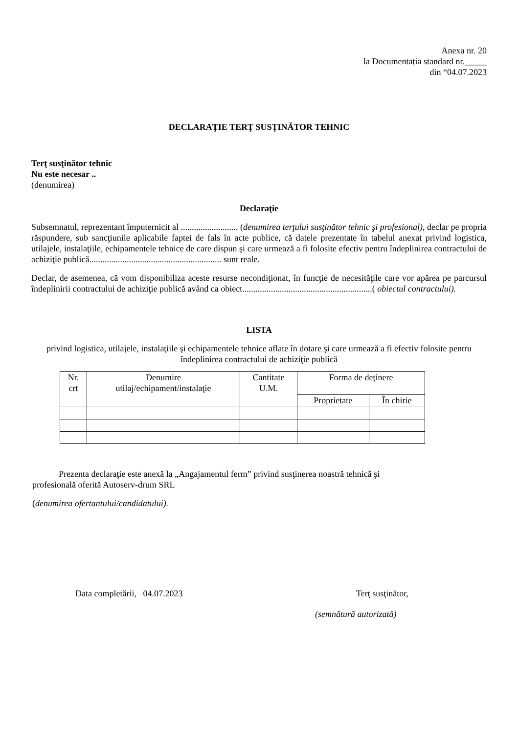Anexa nr. 20
la Documentația standard nr._____
din “04.07.2023
DECLARAŢIE TERŢ SUSŢINĂTOR TEHNIC
Terţ susţinător tehnic
Nu este necesar ..
(denumirea)
Declaraţie
Subsemnatul, reprezentant împuternicit al .......................... (denumirea terţului susţinător tehnic şi profesional), declar pe propria răspundere, sub sancţiunile aplicabile faptei de fals în acte publice, că datele prezentate în tabelul anexat privind logistica, utilajele, instalaţiile, echipamentele tehnice de care dispun şi care urmează a fi folosite efectiv pentru îndeplinirea contractului de achiziţie publică............................................................ sunt reale.
Declar, de asemenea, că vom disponibiliza aceste resurse necondiţionat, în funcţie de necesităţile care vor apărea pe parcursul îndeplinirii contractului de achiziţie publică având ca obiect...........................................................( obiectul contractului).
LISTA
privind logistica, utilajele, instalaţiile şi echipamentele tehnice aflate în dotare și care urmează a fi efectiv folosite pentru îndeplinirea contractului de achiziţie publică
| Nr. crt | Denumire utilaj/echipament/instalaţie | Cantitate U.M. | Forma de deţinere | |
| --- | --- | --- | --- | --- |
| | | | Proprietate | În chirie |
Prezenta declaraţie este anexă la „Angajamentul ferm” privind susţinerea noastră tehnică şi
profesională oferită Autoserv-drum SRL
(denumirea ofertantului/candidatului).
Data completării, 04.07.2023 Terţ susţinător,
(semnătură autorizată)